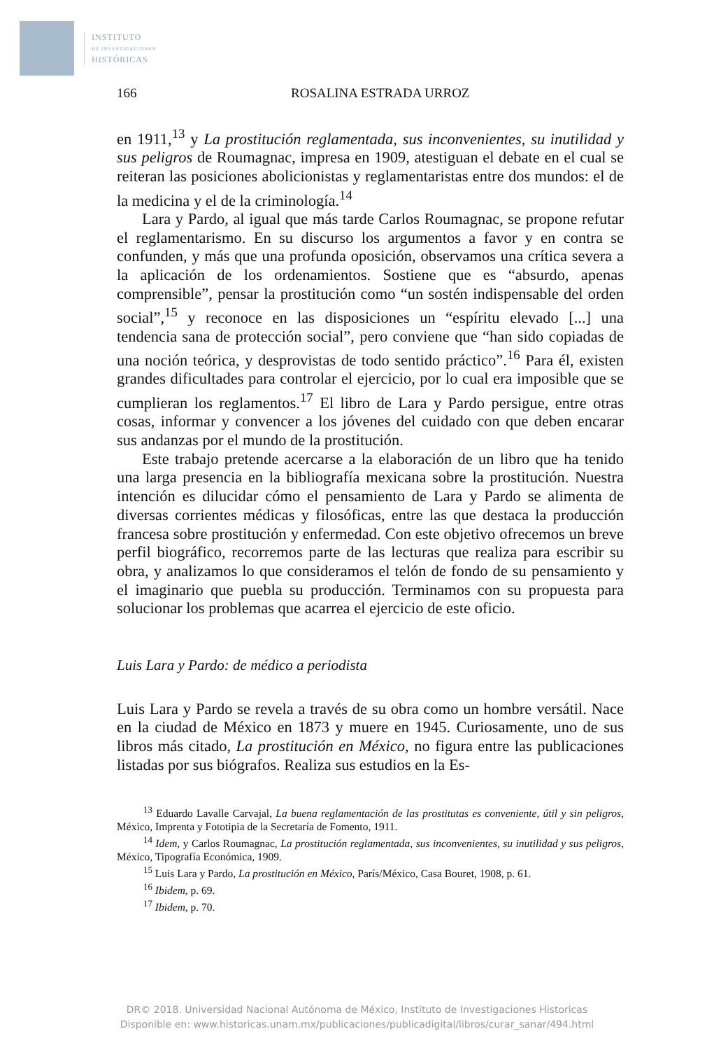INSTITUTO
DE INVESTIGACIONES
HISTÓRICAS
166 ROSALINA ESTRADA URROZ
en 1911,<sup>13</sup> y La prostitución reglamentada, sus inconvenientes, su inutilidad y sus peligros de Roumagnac, impresa en 1909, atestiguan el debate en el cual se reiteran las posiciones abolicionistas y reglamentaristas entre dos mundos: el de la medicina y el de la criminología.<sup>14</sup>
Lara y Pardo, al igual que más tarde Carlos Roumagnac, se propone refutar el reglamentarismo. En su discurso los argumentos a favor y en contra se confunden, y más que una profunda oposición, observamos una crítica severa a la aplicación de los ordenamientos. Sostiene que es “absurdo, apenas comprensible”, pensar la prostitución como “un sostén indispensable del orden social”,<sup>15</sup> y reconoce en las disposiciones un “espíritu elevado [...] una tendencia sana de protección social”, pero conviene que “han sido copiadas de una noción teórica, y desprovistas de todo sentido práctico”.<sup>16</sup> Para él, existen grandes dificultades para controlar el ejercicio, por lo cual era imposible que se cumplieran los reglamentos.<sup>17</sup> El libro de Lara y Pardo persigue, entre otras cosas, informar y convencer a los jóvenes del cuidado con que deben encarar sus andanzas por el mundo de la prostitución.
Este trabajo pretende acercarse a la elaboración de un libro que ha tenido una larga presencia en la bibliografía mexicana sobre la prostitución. Nuestra intención es dilucidar cómo el pensamiento de Lara y Pardo se alimenta de diversas corrientes médicas y filosóficas, entre las que destaca la producción francesa sobre prostitución y enfermedad. Con este objetivo ofrecemos un breve perfil biográfico, recorremos parte de las lecturas que realiza para escribir su obra, y analizamos lo que consideramos el telón de fondo de su pensamiento y el imaginario que puebla su producción. Terminamos con su propuesta para solucionar los problemas que acarrea el ejercicio de este oficio.
Luis Lara y Pardo: de médico a periodista
Luis Lara y Pardo se revela a través de su obra como un hombre versátil. Nace en la ciudad de México en 1873 y muere en 1945. Curiosamente, uno de sus libros más citado, La prostitución en México, no figura entre las publicaciones listadas por sus biógrafos. Realiza sus estudios en la Es-
<sup>13</sup> Eduardo Lavalle Carvajal, La buena reglamentación de las prostitutas es conveniente, útil y sin peligros, México, Imprenta y Fototipia de la Secretaría de Fomento, 1911.
<sup>14</sup> Idem, y Carlos Roumagnac, La prostitución reglamentada, sus inconvenientes, su inutilidad y sus peligros, México, Tipografía Económica, 1909.
<sup>15</sup> Luis Lara y Pardo, La prostitución en México, París/México, Casa Bouret, 1908, p. 61.
<sup>16</sup> Ibidem, p. 69.
<sup>17</sup> Ibidem, p. 70.
DR© 2018. Universidad Nacional Autónoma de México, Instituto de Investigaciones Historicas
Disponible en: www.historicas.unam.mx/publicaciones/publicadigital/libros/curar_sanar/494.html